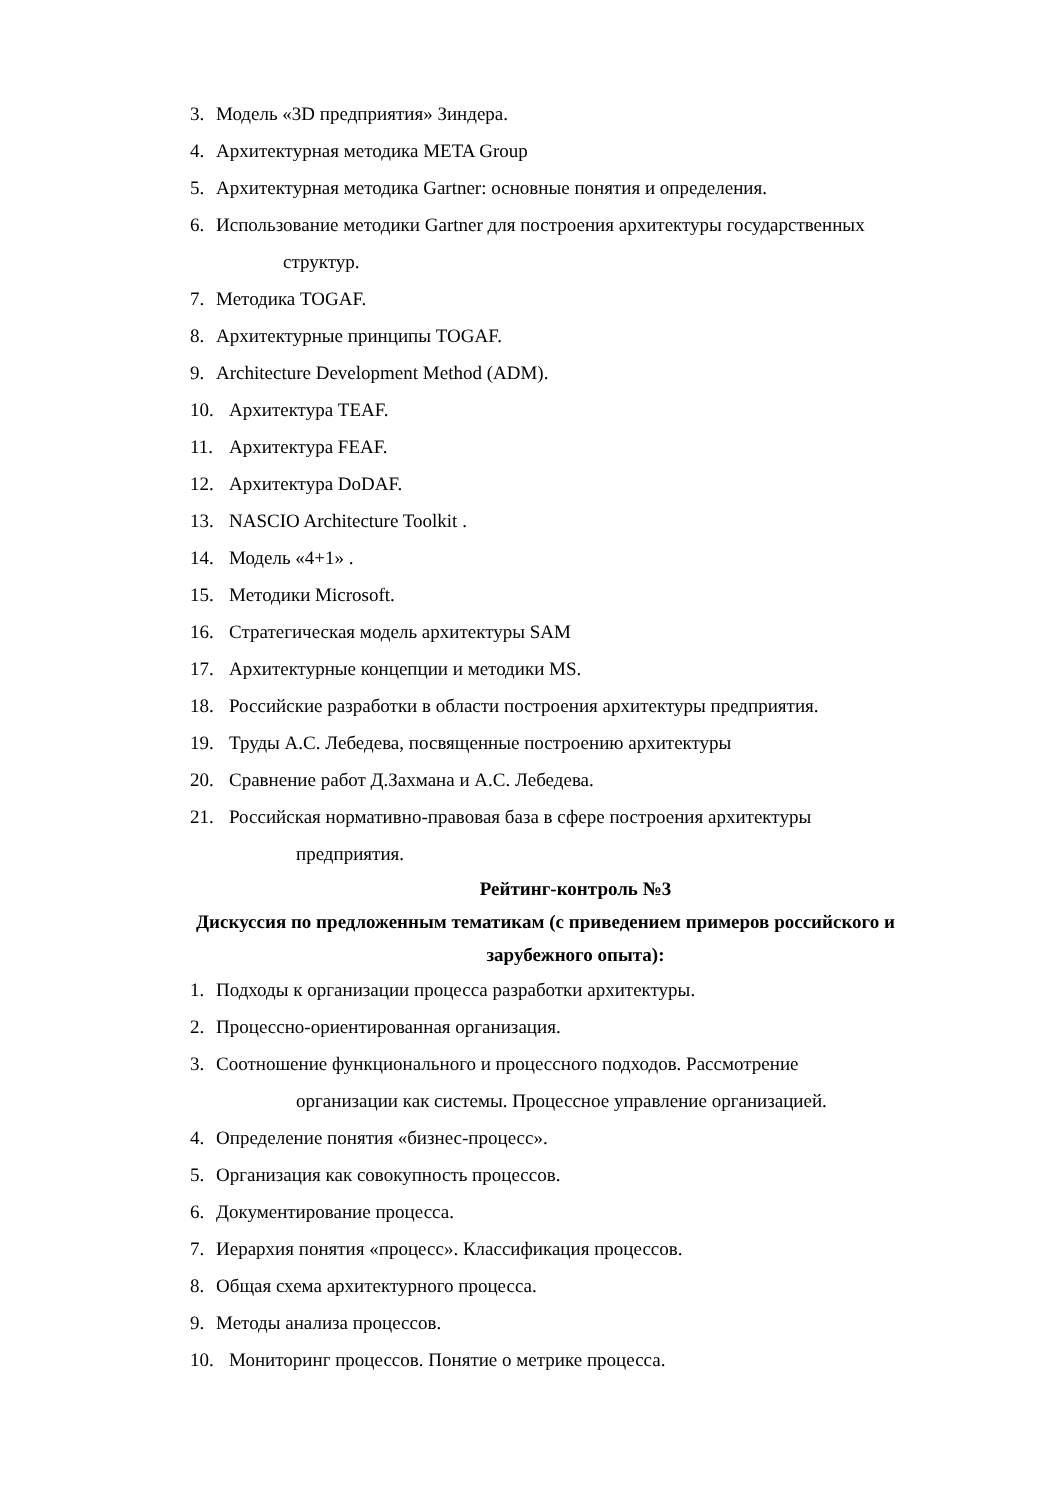3. Модель «3D предприятия» Зиндера.
4. Архитектурная методика META Group
5. Архитектурная методика Gartner: основные понятия и определения.
6. Использование методики Gartner для построения архитектуры государственных
структур.
7. Методика TOGAF.
8. Архитектурные принципы TOGAF.
9. Architecture Development Method (ADM).
10. Архитектура TEAF.
11. Архитектура FEAF.
12. Архитектура DoDAF.
13. NASCIO Architecture Toolkit .
14. Модель «4+1» .
15. Методики Microsoft.
16. Стратегическая модель архитектуры SAM
17. Архитектурные концепции и методики MS.
18. Российские разработки в области построения архитектуры предприятия.
19. Труды А.С. Лебедева, посвященные построению архитектуры
20. Сравнение работ Д.Захмана и А.С. Лебедева.
21. Российская нормативно-правовая база в сфере построения архитектуры
предприятия.
Рейтинг-контроль №3
Дискуссия по предложенным тематикам (с приведением примеров российского и
зарубежного опыта):
1. Подходы к организации процесса разработки архитектуры.
2. Процессно-ориентированная организация.
3. Соотношение функционального и процессного подходов. Рассмотрение
организации как системы. Процессное управление организацией.
4. Определение понятия «бизнес-процесс».
5. Организация как совокупность процессов.
6. Документирование процесса.
7. Иерархия понятия «процесс». Классификация процессов.
8. Общая схема архитектурного процесса.
9. Методы анализа процессов.
10. Мониторинг процессов. Понятие о метрике процесса.